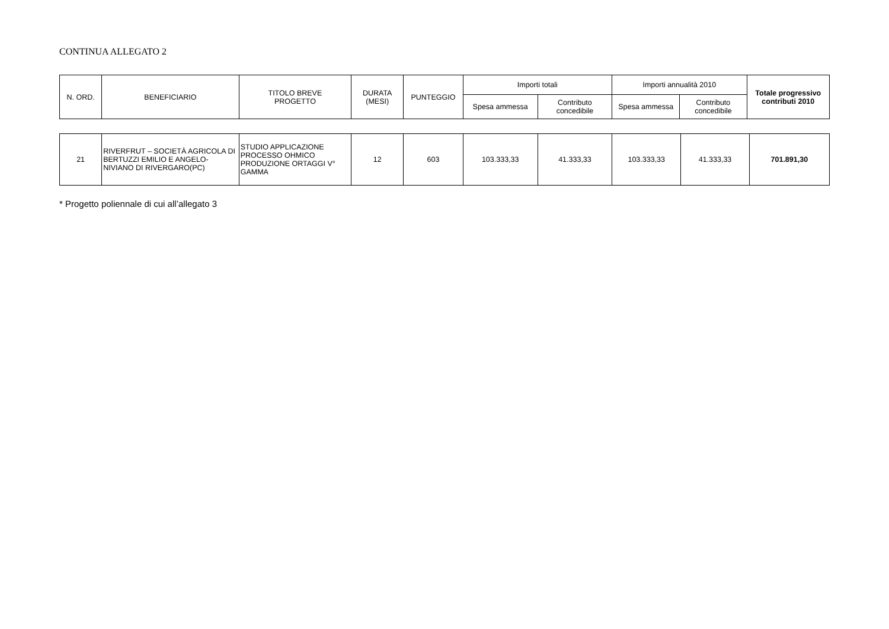CONTINUA ALLEGATO 2
| N. ORD. | BENEFICIARIO | TITOLO BREVE PROGETTO | DURATA (MESI) | PUNTEGGIO | Importi totali | | Importi annualità 2010 | | Totale progressivo contributi 2010 |
| --- | --- | --- | --- | --- | --- | --- | --- | --- | --- |
| | | | | | Spesa ammessa | Contributo concedibile | Spesa ammessa | Contributo concedibile | |
| 21 | RIVERFRUT – SOCIETÀ AGRICOLA DI BERTUZZI EMILIO E ANGELO- NIVIANO DI RIVERGARO(PC) | STUDIO APPLICAZIONE PROCESSO OHMICO PRODUZIONE ORTAGGI V° GAMMA | 12 | 603 | 103.333,33 | 41.333,33 | 103.333,33 | 41.333,33 | 701.891,30 |
* Progetto poliennale di cui all’allegato 3